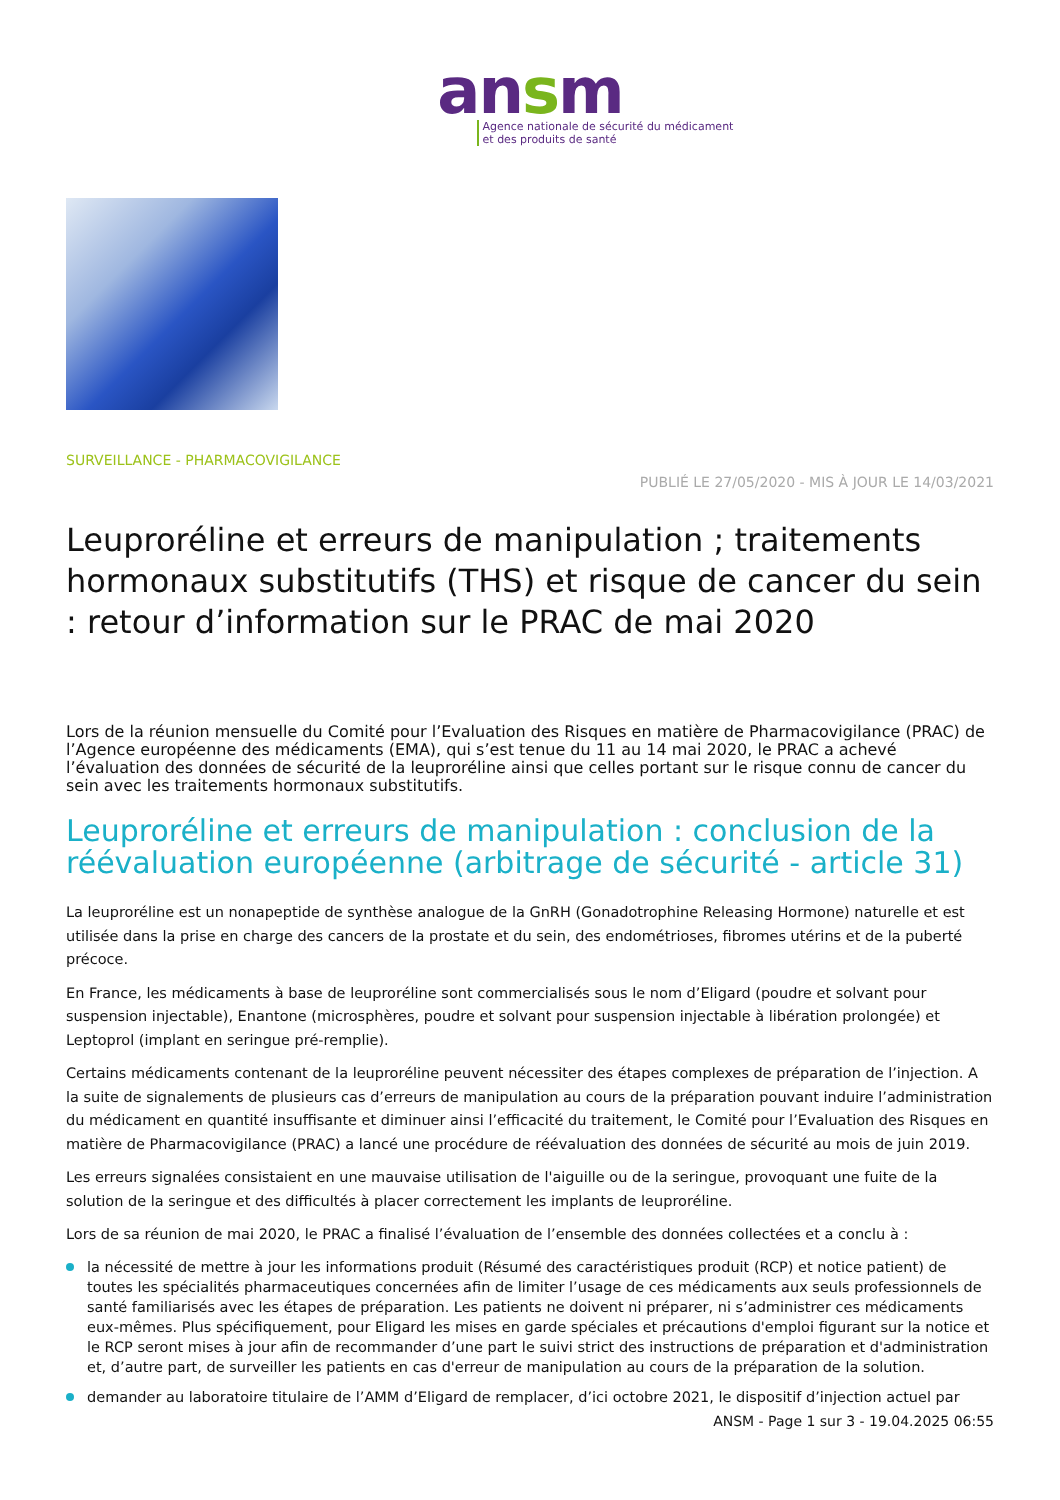ansm
Agence nationale de sécurité du médicament
et des produits de santé
SURVEILLANCE - PHARMACOVIGILANCE
PUBLIÉ LE 27/05/2020 - MIS À JOUR LE 14/03/2021
Leuproréline et erreurs de manipulation ; traitements hormonaux substitutifs (THS) et risque de cancer du sein : retour d’information sur le PRAC de mai 2020
Lors de la réunion mensuelle du Comité pour l’Evaluation des Risques en matière de Pharmacovigilance (PRAC) de l’Agence européenne des médicaments (EMA), qui s’est tenue du 11 au 14 mai 2020, le PRAC a achevé l’évaluation des données de sécurité de la leuproréline ainsi que celles portant sur le risque connu de cancer du sein avec les traitements hormonaux substitutifs.
Leuproréline et erreurs de manipulation : conclusion de la réévaluation européenne (arbitrage de sécurité - article 31)
La leuproréline est un nonapeptide de synthèse analogue de la GnRH (Gonadotrophine Releasing Hormone) naturelle et est utilisée dans la prise en charge des cancers de la prostate et du sein, des endométrioses, fibromes utérins et de la puberté précoce.
En France, les médicaments à base de leuproréline sont commercialisés sous le nom d’Eligard (poudre et solvant pour suspension injectable), Enantone (microsphères, poudre et solvant pour suspension injectable à libération prolongée) et Leptoprol (implant en seringue pré-remplie).
Certains médicaments contenant de la leuproréline peuvent nécessiter des étapes complexes de préparation de l’injection. A la suite de signalements de plusieurs cas d’erreurs de manipulation au cours de la préparation pouvant induire l’administration du médicament en quantité insuffisante et diminuer ainsi l’efficacité du traitement, le Comité pour l’Evaluation des Risques en matière de Pharmacovigilance (PRAC) a lancé une procédure de réévaluation des données de sécurité au mois de juin 2019.
Les erreurs signalées consistaient en une mauvaise utilisation de l'aiguille ou de la seringue, provoquant une fuite de la solution de la seringue et des difficultés à placer correctement les implants de leuproréline.
Lors de sa réunion de mai 2020, le PRAC a finalisé l’évaluation de l’ensemble des données collectées et a conclu à :
la nécessité de mettre à jour les informations produit (Résumé des caractéristiques produit (RCP) et notice patient) de toutes les spécialités pharmaceutiques concernées afin de limiter l’usage de ces médicaments aux seuls professionnels de santé familiarisés avec les étapes de préparation. Les patients ne doivent ni préparer, ni s’administrer ces médicaments eux-mêmes. Plus spécifiquement, pour Eligard les mises en garde spéciales et précautions d'emploi figurant sur la notice et le RCP seront mises à jour afin de recommander d’une part le suivi strict des instructions de préparation et d'administration et, d’autre part, de surveiller les patients en cas d'erreur de manipulation au cours de la préparation de la solution.
demander au laboratoire titulaire de l’AMM d’Eligard de remplacer, d’ici octobre 2021, le dispositif d’injection actuel par
ANSM - Page 1 sur 3 - 19.04.2025 06:55